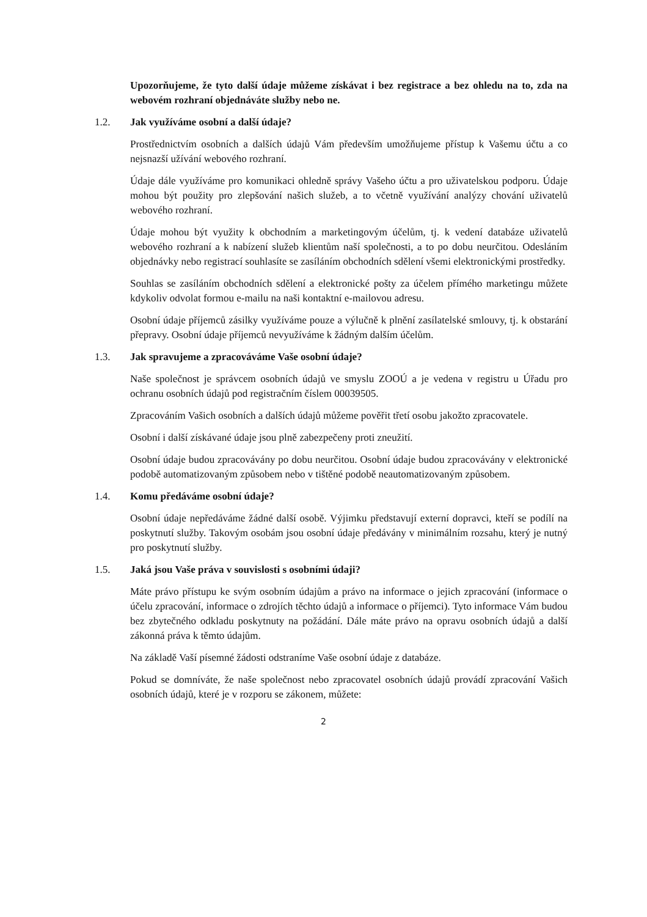Upozorňujeme, že tyto další údaje můžeme získávat i bez registrace a bez ohledu na to, zda na webovém rozhraní objednáváte služby nebo ne.
1.2. Jak využíváme osobní a další údaje?
Prostřednictvím osobních a dalších údajů Vám především umožňujeme přístup k Vašemu účtu a co nejsnazší užívání webového rozhraní.
Údaje dále využíváme pro komunikaci ohledně správy Vašeho účtu a pro uživatelskou podporu. Údaje mohou být použity pro zlepšování našich služeb, a to včetně využívání analýzy chování uživatelů webového rozhraní.
Údaje mohou být využity k obchodním a marketingovým účelům, tj. k vedení databáze uživatelů webového rozhraní a k nabízení služeb klientům naší společnosti, a to po dobu neurčitou. Odesláním objednávky nebo registrací souhlasíte se zasíláním obchodních sdělení všemi elektronickými prostředky.
Souhlas se zasíláním obchodních sdělení a elektronické pošty za účelem přímého marketingu můžete kdykoliv odvolat formou e-mailu na naši kontaktní e-mailovou adresu.
Osobní údaje příjemců zásilky využíváme pouze a výlučně k plnění zasílatelské smlouvy, tj. k obstarání přepravy. Osobní údaje příjemců nevyužíváme k žádným dalším účelům.
1.3. Jak spravujeme a zpracováváme Vaše osobní údaje?
Naše společnost je správcem osobních údajů ve smyslu ZOOÚ a je vedena v registru u Úřadu pro ochranu osobních údajů pod registračním číslem 00039505.
Zpracováním Vašich osobních a dalších údajů můžeme pověřit třetí osobu jakožto zpracovatele.
Osobní i další získávané údaje jsou plně zabezpečeny proti zneužití.
Osobní údaje budou zpracovávány po dobu neurčitou. Osobní údaje budou zpracovávány v elektronické podobě automatizovaným způsobem nebo v tištěné podobě neautomatizovaným způsobem.
1.4. Komu předáváme osobní údaje?
Osobní údaje nepředáváme žádné další osobě. Výjimku představují externí dopravci, kteří se podílí na poskytnutí služby. Takovým osobám jsou osobní údaje předávány v minimálním rozsahu, který je nutný pro poskytnutí služby.
1.5. Jaká jsou Vaše práva v souvislosti s osobními údaji?
Máte právo přístupu ke svým osobním údajům a právo na informace o jejich zpracování (informace o účelu zpracování, informace o zdrojích těchto údajů a informace o příjemci). Tyto informace Vám budou bez zbytečného odkladu poskytnuty na požádání. Dále máte právo na opravu osobních údajů a další zákonná práva k těmto údajům.
Na základě Vaší písemné žádosti odstraníme Vaše osobní údaje z databáze.
Pokud se domníváte, že naše společnost nebo zpracovatel osobních údajů provádí zpracování Vašich osobních údajů, které je v rozporu se zákonem, můžete:
2